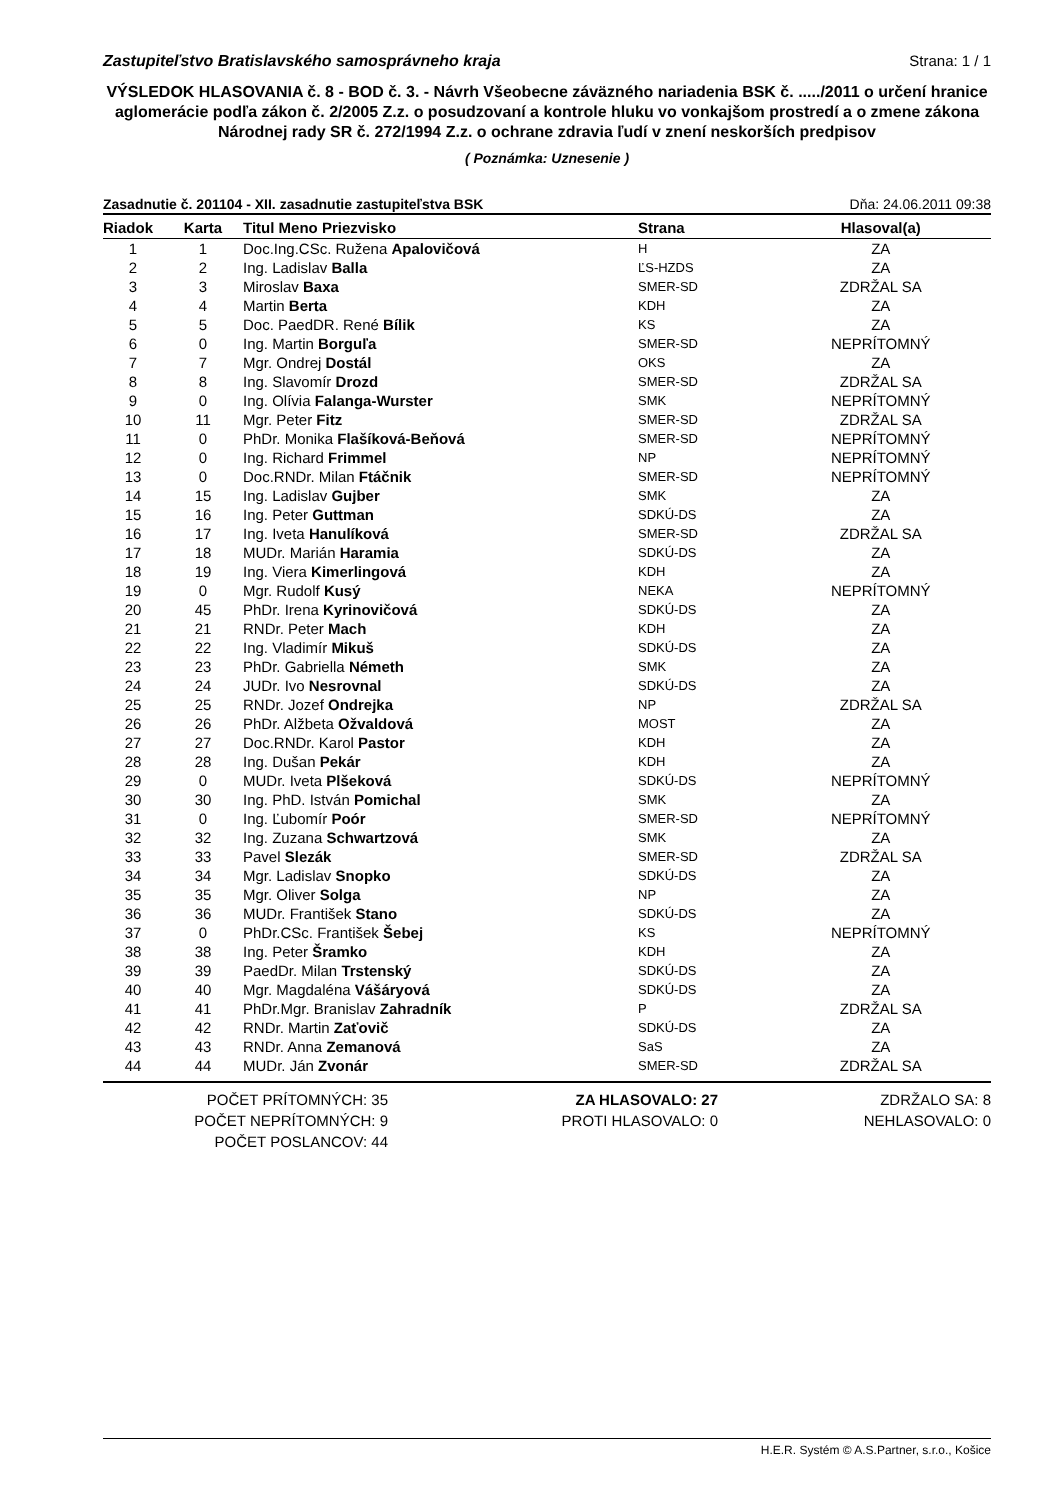Zastupiteľstvo Bratislavského samosprávneho kraja Strana: 1 / 1
VÝSLEDOK HLASOVANIA č. 8 - BOD č. 3. - Návrh Všeobecne záväzného nariadenia BSK č. ...../2011 o určení hranice aglomerácie podľa zákon č. 2/2005 Z.z. o posudzovaní a kontrole hluku vo vonkajšom prostredí a o zmene zákona Národnej rady SR č. 272/1994 Z.z. o ochrane zdravia ľudí v znení neskorších predpisov
( Poznámka: Uznesenie )
Zasadnutie č. 201104 - XII. zasadnutie zastupiteľstva BSK Dňa: 24.06.2011 09:38
| Riadok | Karta | Titul Meno Priezvisko | Strana | Hlasoval(a) |
| --- | --- | --- | --- | --- |
| 1 | 1 | Doc.Ing.CSc. Ružena Apalovičová | H | ZA |
| 2 | 2 | Ing. Ladislav Balla | ĽS-HZDS | ZA |
| 3 | 3 | Miroslav Baxa | SMER-SD | ZDRŽAL SA |
| 4 | 4 | Martin Berta | KDH | ZA |
| 5 | 5 | Doc. PaedDR. René Bílik | KS | ZA |
| 6 | 0 | Ing. Martin Borguľa | SMER-SD | NEPRÍTOMNÝ |
| 7 | 7 | Mgr. Ondrej Dostál | OKS | ZA |
| 8 | 8 | Ing. Slavomír Drozd | SMER-SD | ZDRŽAL SA |
| 9 | 0 | Ing. Olívia Falanga-Wurster | SMK | NEPRÍTOMNÝ |
| 10 | 11 | Mgr. Peter Fitz | SMER-SD | ZDRŽAL SA |
| 11 | 0 | PhDr. Monika Flašíková-Beňová | SMER-SD | NEPRÍTOMNÝ |
| 12 | 0 | Ing. Richard Frimmel | NP | NEPRÍTOMNÝ |
| 13 | 0 | Doc.RNDr. Milan Ftáčnik | SMER-SD | NEPRÍTOMNÝ |
| 14 | 15 | Ing. Ladislav Gujber | SMK | ZA |
| 15 | 16 | Ing. Peter Guttman | SDKÚ-DS | ZA |
| 16 | 17 | Ing. Iveta Hanulíková | SMER-SD | ZDRŽAL SA |
| 17 | 18 | MUDr. Marián Haramia | SDKÚ-DS | ZA |
| 18 | 19 | Ing. Viera Kimerlingová | KDH | ZA |
| 19 | 0 | Mgr. Rudolf Kusý | NEKA | NEPRÍTOMNÝ |
| 20 | 45 | PhDr. Irena Kyrinovičová | SDKÚ-DS | ZA |
| 21 | 21 | RNDr. Peter Mach | KDH | ZA |
| 22 | 22 | Ing. Vladimír Mikuš | SDKÚ-DS | ZA |
| 23 | 23 | PhDr. Gabriella Németh | SMK | ZA |
| 24 | 24 | JUDr. Ivo Nesrovnal | SDKÚ-DS | ZA |
| 25 | 25 | RNDr. Jozef Ondrejka | NP | ZDRŽAL SA |
| 26 | 26 | PhDr. Alžbeta Ožvaldová | MOST | ZA |
| 27 | 27 | Doc.RNDr. Karol Pastor | KDH | ZA |
| 28 | 28 | Ing. Dušan Pekár | KDH | ZA |
| 29 | 0 | MUDr. Iveta Plšeková | SDKÚ-DS | NEPRÍTOMNÝ |
| 30 | 30 | Ing. PhD. István Pomichal | SMK | ZA |
| 31 | 0 | Ing. Ľubomír Poór | SMER-SD | NEPRÍTOMNÝ |
| 32 | 32 | Ing. Zuzana Schwartzová | SMK | ZA |
| 33 | 33 | Pavel Slezák | SMER-SD | ZDRŽAL SA |
| 34 | 34 | Mgr. Ladislav Snopko | SDKÚ-DS | ZA |
| 35 | 35 | Mgr. Oliver Solga | NP | ZA |
| 36 | 36 | MUDr. František Stano | SDKÚ-DS | ZA |
| 37 | 0 | PhDr.CSc. František Šebej | KS | NEPRÍTOMNÝ |
| 38 | 38 | Ing. Peter Šramko | KDH | ZA |
| 39 | 39 | PaedDr. Milan Trstenský | SDKÚ-DS | ZA |
| 40 | 40 | Mgr. Magdaléna Vášáryová | SDKÚ-DS | ZA |
| 41 | 41 | PhDr.Mgr. Branislav Zahradník | P | ZDRŽAL SA |
| 42 | 42 | RNDr. Martin Zaťovič | SDKÚ-DS | ZA |
| 43 | 43 | RNDr. Anna Zemanová | SaS | ZA |
| 44 | 44 | MUDr. Ján Zvonár | SMER-SD | ZDRŽAL SA |
POČET PRÍTOMNÝCH: 35
POČET NEPRÍTOMNÝCH: 9
POČET POSLANCOV: 44
ZA HLASOVALO: 27
PROTI HLASOVALO: 0
ZDRŽALO SA: 8
NEHLASOVALO: 0
H.E.R. Systém © A.S.Partner, s.r.o., Košice